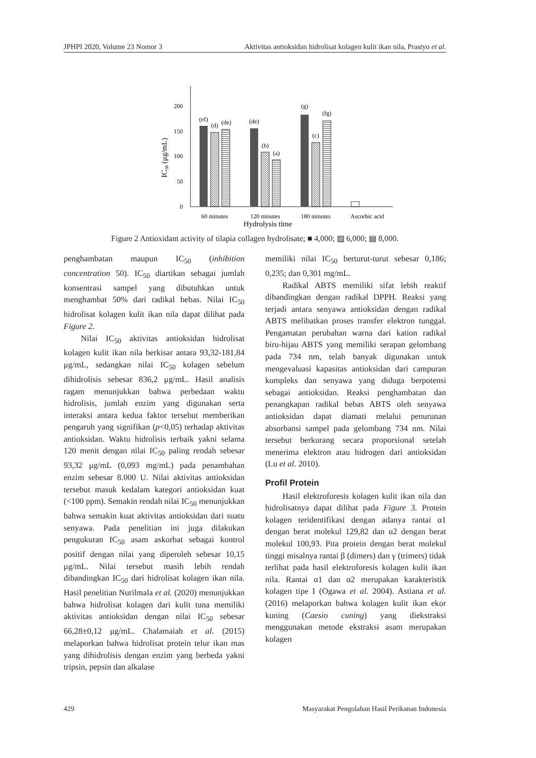JPHPI 2020, Volume 23 Nomor 3 Aktivitas antioksidan hidrolisat kolagen kulit ikan nila, Prastyo et al.
0
50
100
150
200
IC50 (μg/mL)
(ef)
(d)
(de)
(de)
(b)
(a)
(g)
(c)
(fg)
60 minutes
120 minutes
180 minutes
Ascorbic acid
Hydrolysis time
Figure 2 Antioxidant activity of tilapia collagen hydrolisate; ■ 4,000; ▨ 6,000; ▤ 8,000.
penghambatan maupun IC<sub>50</sub> (inhibition concentration 50). IC<sub>50</sub> diartikan sebagai jumlah konsentrasi sampel yang dibutuhkan untuk menghambat 50% dari radikal bebas. Nilai IC<sub>50</sub> hidrolisat kolagen kulit ikan nila dapat dilihat pada Figure 2.
Nilai IC<sub>50</sub> aktivitas antioksidan hidrolisat kolagen kulit ikan nila berkisar antara 93,32-181,84 μg/mL, sedangkan nilai IC<sub>50</sub> kolagen sebelum dihidrolisis sebesar 836,2 μg/mL. Hasil analisis ragam menunjukkan bahwa perbedaan waktu hidrolisis, jumlah enzim yang digunakan serta interaksi antara kedua faktor tersebut memberikan pengaruh yang signifikan (p<0,05) terhadap aktivitas antioksidan. Waktu hidrolisis terbaik yakni selama 120 menit dengan nilai IC<sub>50</sub> paling rendah sebesar 93,32 μg/mL (0,093 mg/mL) pada penambahan enzim sebesar 8.000 U. Nilai aktivitas antioksidan tersebut masuk kedalam kategori antioksidan kuat (<100 ppm). Semakin rendah nilai IC<sub>50</sub> menunjukkan bahwa semakin kuat aktivitas antioksidan dari suatu senyawa. Pada penelitian ini juga dilakukan pengukuran IC<sub>50</sub> asam askorbat sebagai kontrol positif dengan nilai yang diperoleh sebesar 10,15 μg/mL. Nilai tersebut masih lebih rendah dibandingkan IC<sub>50</sub> dari hidrolisat kolagen ikan nila. Hasil penelitian Nurilmala et al. (2020) menunjukkan bahwa hidrolisat kolagen dari kulit tuna memiliki aktivitas antioksidan dengan nilai IC<sub>50</sub> sebesar 66,28±0,12 μg/mL. Chalamaiah et al. (2015) melaporkan bahwa hidrolisat protein telur ikan mas yang dihidrolisis dengan enzim yang berbeda yakni tripsin, pepsin dan alkalase
memiliki nilai IC<sub>50</sub> berturut-turut sebesar 0,186; 0,235; dan 0,301 mg/mL.
Radikal ABTS memiliki sifat lebih reaktif dibandingkan dengan radikal DPPH. Reaksi yang terjadi antara senyawa antioksidan dengan radikal ABTS melibatkan proses transfer elektron tunggal. Pengamatan perubahan warna dari kation radikal biru-hijau ABTS yang memiliki serapan gelombang pada 734 nm, telah banyak digunakan untuk mengevaluasi kapasitas antioksidan dari campuran kompleks dan senyawa yang diduga berpotensi sebagai antioksidan. Reaksi penghambatan dan penangkapan radikal bebas ABTS oleh senyawa antioksidan dapat diamati melalui penurunan absorbansi sampel pada gelombang 734 nm. Nilai tersebut berkurang secara proporsional setelah menerima elektron atau hidrogen dari antioksidan (Lu et al. 2010).
Profil Protein
Hasil elektroforesis kolagen kulit ikan nila dan hidrolisatnya dapat dilihat pada Figure 3. Protein kolagen teridentifikasi dengan adanya rantai α1 dengan berat molekul 129,82 dan α2 dengan berat molekul 100,93. Pita protein dengan berat molekul tinggi misalnya rantai β (dimers) dan γ (trimers) tidak terlihat pada hasil elektroforesis kolagen kulit ikan nila. Rantai α1 dan α2 merupakan karakteristik kolagen tipe I (Ogawa et al. 2004). Astiana et al. (2016) melaporkan bahwa kolagen kulit ikan ekor kuning (Caesio cuning) yang diekstraksi menggunakan metode ekstraksi asam merupakan kolagen
429 Masyarakat Pengolahan Hasil Perikanan Indonesia